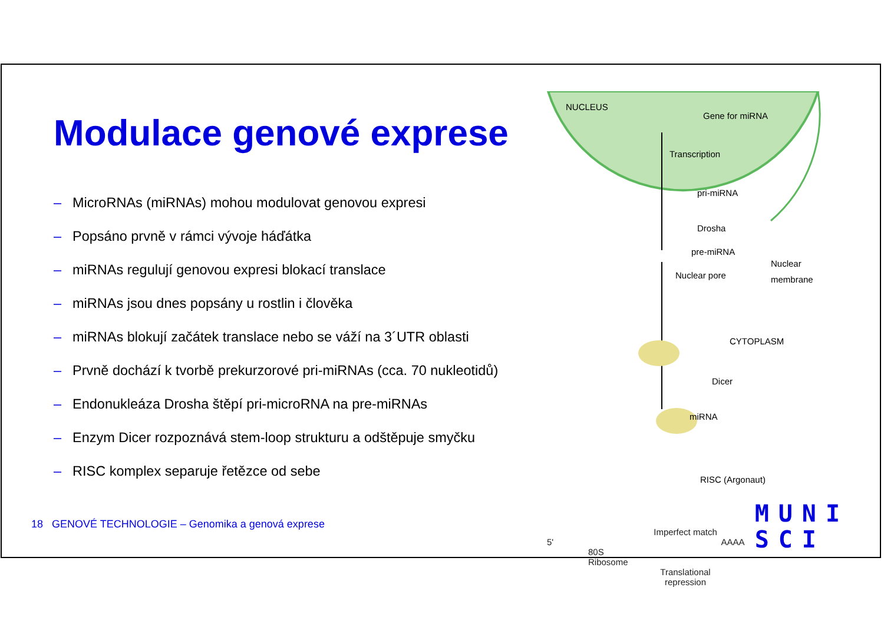Modulace genové exprese
– MicroRNAs (miRNAs) mohou modulovat genovou expresi
– Popsáno prvně v rámci vývoje háďátka
– miRNAs regulují genovou expresi blokací translace
– miRNAs jsou dnes popsány u rostlin i člověka
– miRNAs blokují začátek translace nebo se váží na 3´UTR oblasti
– Prvně dochází k tvorbě prekurzorové pri-miRNAs (cca. 70 nukleotidů)
– Endonukleáza Drosha štěpí pri-microRNA na pre-miRNAs
– Enzym Dicer rozpoznává stem-loop strukturu a odštěpuje smyčku
– RISC komplex separuje řetězce od sebe
NUCLEUS
Gene for miRNA
Transcription
pri-miRNA
Drosha
pre-miRNA
Nuclear pore
Nuclear
membrane
CYTOPLASM
Dicer
miRNA
RISC (Argonaut)
Imperfect match
5' AAAA
80S
Ribosome
Translational
repression
18 GENOVÉ TECHNOLOGIE – Genomika a genová exprese
MUNI
SCI